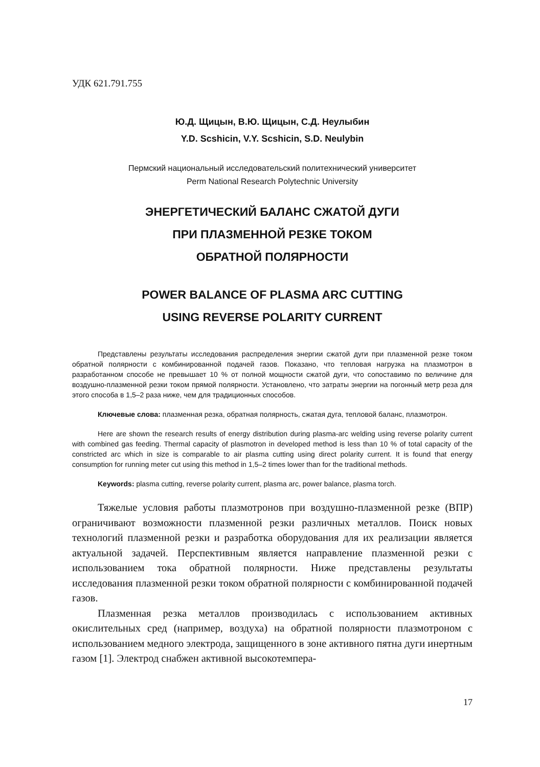УДК 621.791.755
Ю.Д. Щицын, В.Ю. Щицын, С.Д. Неулыбин
Y.D. Scshicin, V.Y. Scshicin, S.D. Neulybin
Пермский национальный исследовательский политехнический университет
Perm National Research Polytechnic University
ЭНЕРГЕТИЧЕСКИЙ БАЛАНС СЖАТОЙ ДУГИ
ПРИ ПЛАЗМЕННОЙ РЕЗКЕ ТОКОМ
ОБРАТНОЙ ПОЛЯРНОСТИ
POWER BALANCE OF PLASMA ARC CUTTING
USING REVERSE POLARITY CURRENT
Представлены результаты исследования распределения энергии сжатой дуги при плазменной резке током обратной полярности с комбинированной подачей газов. Показано, что тепловая нагрузка на плазмотрон в разработанном способе не превышает 10 % от полной мощности сжатой дуги, что сопоставимо по величине для воздушно-плазменной резки током прямой полярности. Установлено, что затраты энергии на погонный метр реза для этого способа в 1,5–2 раза ниже, чем для традиционных способов.
Ключевые слова: плазменная резка, обратная полярность, сжатая дуга, тепловой баланс, плазмотрон.
Here are shown the research results of energy distribution during plasma-arc welding using reverse polarity current with combined gas feeding. Thermal capacity of plasmotron in developed method is less than 10 % of total capacity of the constricted arc which in size is comparable to air plasma cutting using direct polarity current. It is found that energy consumption for running meter cut using this method in 1,5–2 times lower than for the traditional methods.
Keywords: plasma cutting, reverse polarity current, plasma arc, power balance, plasma torch.
Тяжелые условия работы плазмотронов при воздушно-плазменной резке (ВПР) ограничивают возможности плазменной резки различных металлов. Поиск новых технологий плазменной резки и разработка оборудования для их реализации является актуальной задачей. Перспективным является направление плазменной резки с использованием тока обратной полярности. Ниже представлены результаты исследования плазменной резки током обратной полярности с комбинированной подачей газов.
Плазменная резка металлов производилась с использованием активных окислительных сред (например, воздуха) на обратной полярности плазмотроном с использованием медного электрода, защищенного в зоне активного пятна дуги инертным газом [1]. Электрод снабжен активной высокотемпера-
17